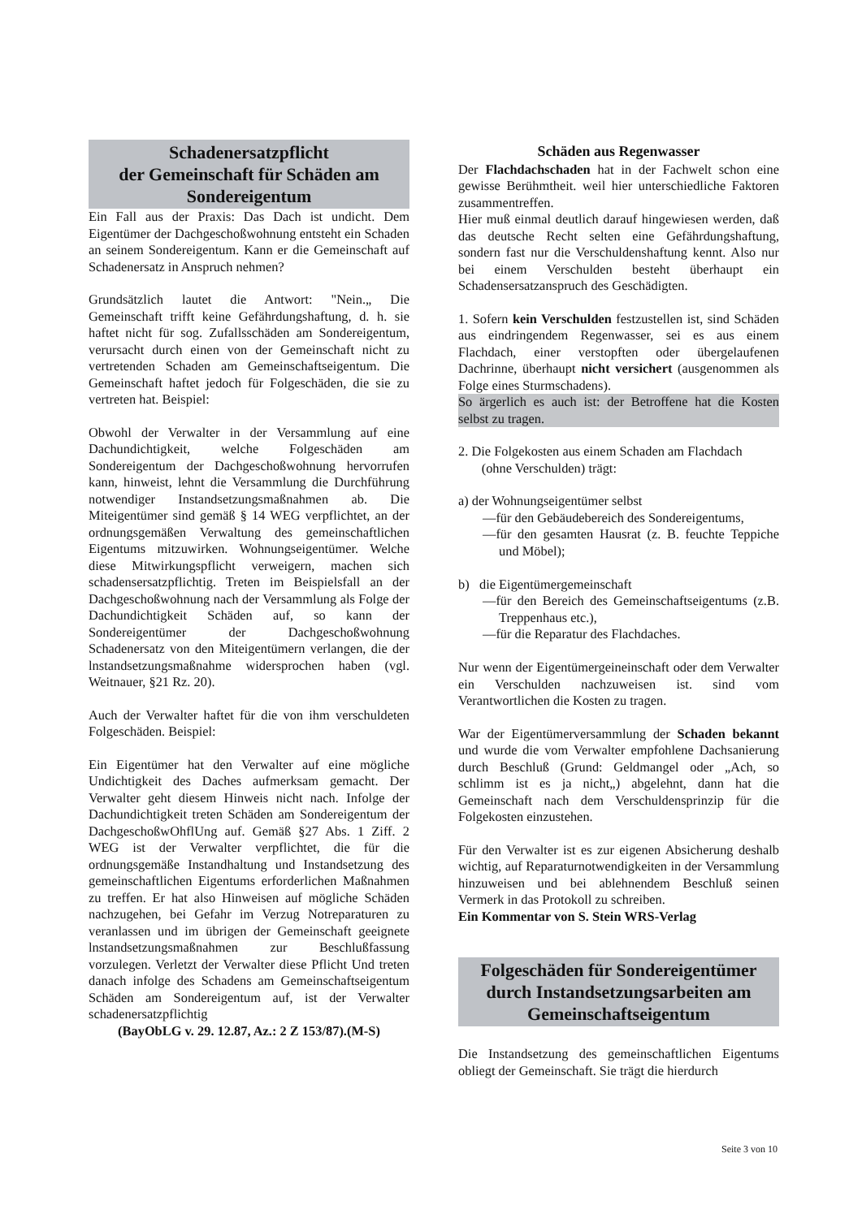Schadenersatzpflicht
der Gemeinschaft für Schäden am Sondereigentum
Ein Fall aus der Praxis: Das Dach ist undicht. Dem Eigentümer der Dachgeschoßwohnung entsteht ein Schaden an seinem Sondereigentum. Kann er die Gemeinschaft auf Schadenersatz in Anspruch nehmen?
Grundsätzlich lautet die Antwort: "Nein.„ Die Gemeinschaft trifft keine Gefährdungshaftung, d. h. sie haftet nicht für sog. Zufallsschäden am Sondereigentum, verursacht durch einen von der Gemeinschaft nicht zu vertretenden Schaden am Gemeinschaftseigentum. Die Gemeinschaft haftet jedoch für Folgeschäden, die sie zu vertreten hat. Beispiel:
Obwohl der Verwalter in der Versammlung auf eine Dachundichtigkeit, welche Folgeschäden am Sondereigentum der Dachgeschoßwohnung hervorrufen kann, hinweist, lehnt die Versammlung die Durchführung notwendiger Instandsetzungsmaßnahmen ab. Die Miteigentümer sind gemäß § 14 WEG verpflichtet, an der ordnungsgemäßen Verwaltung des gemeinschaftlichen Eigentums mitzuwirken. Wohnungseigentümer. Welche diese Mitwirkungspflicht verweigern, machen sich schadensersatzpflichtig. Treten im Beispielsfall an der Dachgeschoßwohnung nach der Versammlung als Folge der Dachundichtigkeit Schäden auf, so kann der Sondereigentümer der Dachgeschoßwohnung Schadenersatz von den Miteigentümern verlangen, die der lnstandsetzungsmaßnahme widersprochen haben (vgl. Weitnauer, §21 Rz. 20).
Auch der Verwalter haftet für die von ihm verschuldeten Folgeschäden. Beispiel:
Ein Eigentümer hat den Verwalter auf eine mögliche Undichtigkeit des Daches aufmerksam gemacht. Der Verwalter geht diesem Hinweis nicht nach. Infolge der Dachundichtigkeit treten Schäden am Sondereigentum der DachgeschoßwOhflUng auf. Gemäß §27 Abs. 1 Ziff. 2 WEG ist der Verwalter verpflichtet, die für die ordnungsgemäße Instandhaltung und Instandsetzung des gemeinschaftlichen Eigentums erforderlichen Maßnahmen zu treffen. Er hat also Hinweisen auf mögliche Schäden nachzugehen, bei Gefahr im Verzug Notreparaturen zu veranlassen und im übrigen der Gemeinschaft geeignete lnstandsetzungsmaßnahmen zur Beschlußfassung vorzulegen. Verletzt der Verwalter diese Pflicht Und treten danach infolge des Schadens am Gemeinschaftseigentum Schäden am Sondereigentum auf, ist der Verwalter schadenersatzpflichtig
(BayObLG v. 29. 12.87, Az.: 2 Z 153/87).(M-S)
Schäden aus Regenwasser
Der Flachdachschaden hat in der Fachwelt schon eine gewisse Berühmtheit. weil hier unterschiedliche Faktoren zusammentreffen.
Hier muß einmal deutlich darauf hingewiesen werden, daß das deutsche Recht selten eine Gefährdungshaftung, sondern fast nur die Verschuldenshaftung kennt. Also nur bei einem Verschulden besteht überhaupt ein Schadensersatzanspruch des Geschädigten.
1. Sofern kein Verschulden festzustellen ist, sind Schäden aus eindringendem Regenwasser, sei es aus einem Flachdach, einer verstopften oder übergelaufenen Dachrinne, überhaupt nicht versichert (ausgenommen als Folge eines Sturmschadens).
So ärgerlich es auch ist: der Betroffene hat die Kosten selbst zu tragen.
2. Die Folgekosten aus einem Schaden am Flachdach
(ohne Verschulden) trägt:
a) der Wohnungseigentümer selbst
—für den Gebäudebereich des Sondereigentums,
—für den gesamten Hausrat (z. B. feuchte Teppiche und Möbel);
b) die Eigentümergemeinschaft
—für den Bereich des Gemeinschaftseigentums (z.B. Treppenhaus etc.),
—für die Reparatur des Flachdaches.
Nur wenn der Eigentümergeineinschaft oder dem Verwalter ein Verschulden nachzuweisen ist. sind vom Verantwortlichen die Kosten zu tragen.
War der Eigentümerversammlung der Schaden bekannt und wurde die vom Verwalter empfohlene Dachsanierung durch Beschluß (Grund: Geldmangel oder „Ach, so schlimm ist es ja nicht„) abgelehnt, dann hat die Gemeinschaft nach dem Verschuldensprinzip für die Folgekosten einzustehen.
Für den Verwalter ist es zur eigenen Absicherung deshalb wichtig, auf Reparaturnotwendigkeiten in der Versammlung hinzuweisen und bei ablehnendem Beschluß seinen Vermerk in das Protokoll zu schreiben.
Ein Kommentar von S. Stein WRS-Verlag
Folgeschäden für Sondereigentümer durch Instandsetzungsarbeiten am Gemeinschaftseigentum
Die Instandsetzung des gemeinschaftlichen Eigentums obliegt der Gemeinschaft. Sie trägt die hierdurch
Seite 3 von 10